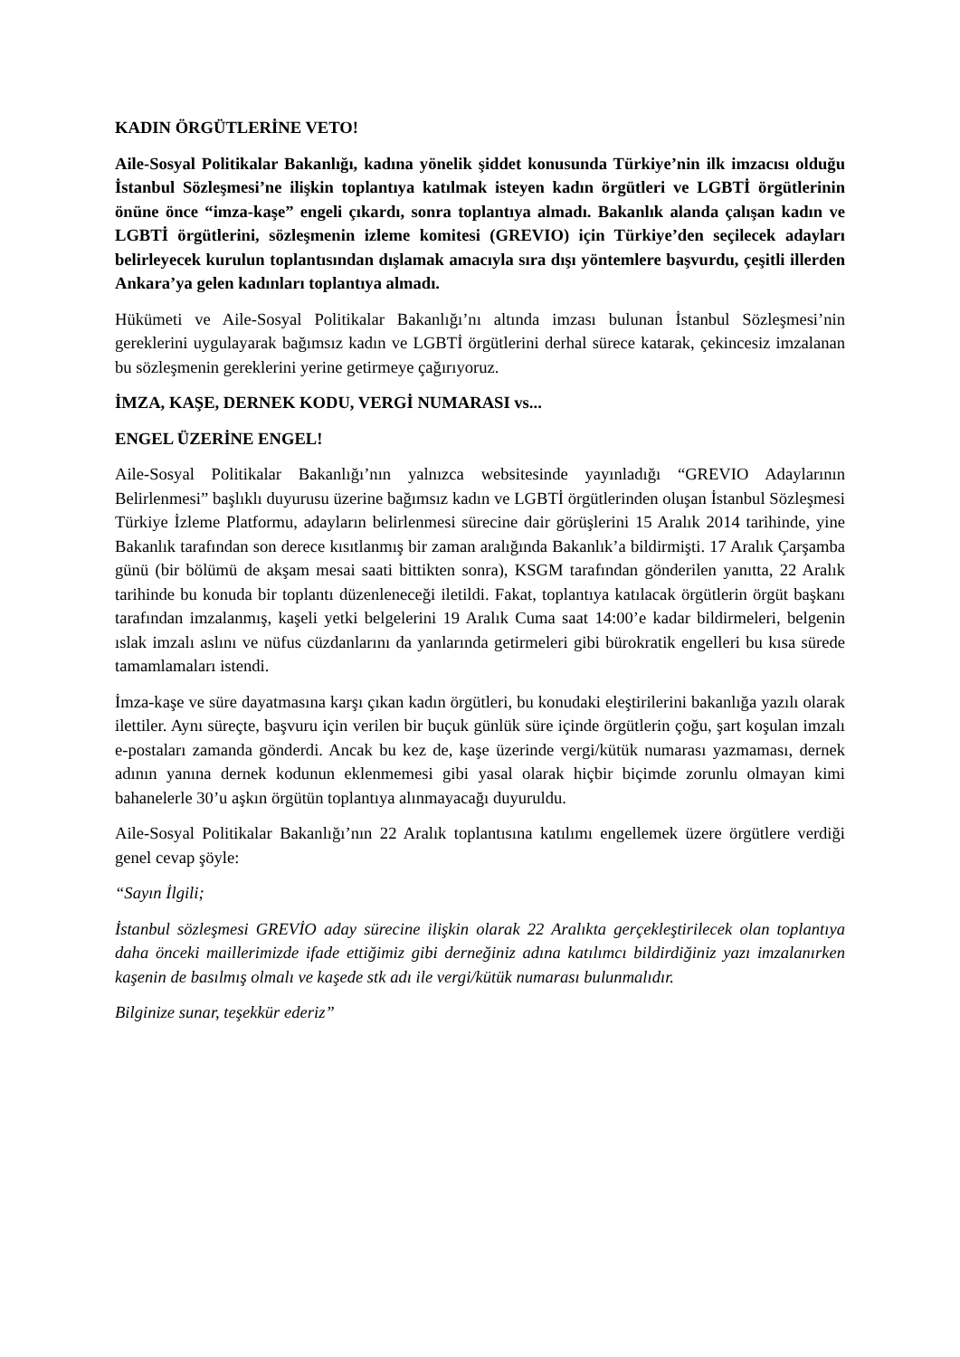KADIN ÖRGÜTLERİNE VETO!
Aile-Sosyal Politikalar Bakanlığı, kadına yönelik şiddet konusunda Türkiye’nin ilk imzacısı olduğu İstanbul Sözleşmesi’ne ilişkin toplantıya katılmak isteyen kadın örgütleri ve LGBTİ örgütlerinin önüne önce “imza-kaşe” engeli çıkardı, sonra toplantıya almadı. Bakanlık alanda çalışan kadın ve LGBTİ örgütlerini, sözleşmenin izleme komitesi (GREVIO) için Türkiye’den seçilecek adayları belirleyecek kurulun toplantısından dışlamak amacıyla sıra dışı yöntemlere başvurdu, çeşitli illerden Ankara’ya gelen kadınları toplantıya almadı.
Hükümeti ve Aile-Sosyal Politikalar Bakanlığı’nı altında imzası bulunan İstanbul Sözleşmesi’nin gereklerini uygulayarak bağımsız kadın ve LGBTİ örgütlerini derhal sürece katarak, çekincesiz imzalanan bu sözleşmenin gereklerini yerine getirmeye çağırıyoruz.
İMZA, KAŞE, DERNEK KODU, VERGİ NUMARASI vs...
ENGEL ÜZERİNE ENGEL!
Aile-Sosyal Politikalar Bakanlığı’nın yalnızca websitesinde yayınladığı “GREVIO Adaylarının Belirlenmesi” başlıklı duyurusu üzerine bağımsız kadın ve LGBTİ örgütlerinden oluşan İstanbul Sözleşmesi Türkiye İzleme Platformu, adayların belirlenmesi sürecine dair görüşlerini 15 Aralık 2014 tarihinde, yine Bakanlık tarafından son derece kısıtlanmış bir zaman aralığında Bakanlık’a bildirmişti. 17 Aralık Çarşamba günü (bir bölümü de akşam mesai saati bittikten sonra), KSGM tarafından gönderilen yanıtta, 22 Aralık tarihinde bu konuda bir toplantı düzenleneceği iletildi. Fakat, toplantıya katılacak örgütlerin örgüt başkanı tarafından imzalanmış, kaşeli yetki belgelerini 19 Aralık Cuma saat 14:00’e kadar bildirmeleri, belgenin ıslak imzalı aslını ve nüfus cüzdanlarını da yanlarında getirmeleri gibi bürokratik engelleri bu kısa sürede tamamlamaları istendi.
İmza-kaşe ve süre dayatmasına karşı çıkan kadın örgütleri, bu konudaki eleştirilerini bakanlığa yazılı olarak ilettiler. Aynı süreçte, başvuru için verilen bir buçuk günlük süre içinde örgütlerin çoğu, şart koşulan imzalı e-postaları zamanda gönderdi. Ancak bu kez de, kaşe üzerinde vergi/kütük numarası yazmaması, dernek adının yanına dernek kodunun eklenmemesi gibi yasal olarak hiçbir biçimde zorunlu olmayan kimi bahanelerle 30’u aşkın örgütün toplantıya alınmayacağı duyuruldu.
Aile-Sosyal Politikalar Bakanlığı’nın 22 Aralık toplantısına katılımı engellemek üzere örgütlere verdiği genel cevap şöyle:
“Sayın İlgili;
İstanbul sözleşmesi GREVİO aday sürecine ilişkin olarak 22 Aralıkta gerçekleştirilecek olan toplantıya daha önceki maillerimizde ifade ettiğimiz gibi derneğiniz adına katılımcı bildirdiğiniz yazı imzalanırken kaşenin de basılmış olmalı ve kaşede stk adı ile vergi/kütük numarası bulunmalıdır.
Bilginize sunar, teşekkür ederiz”